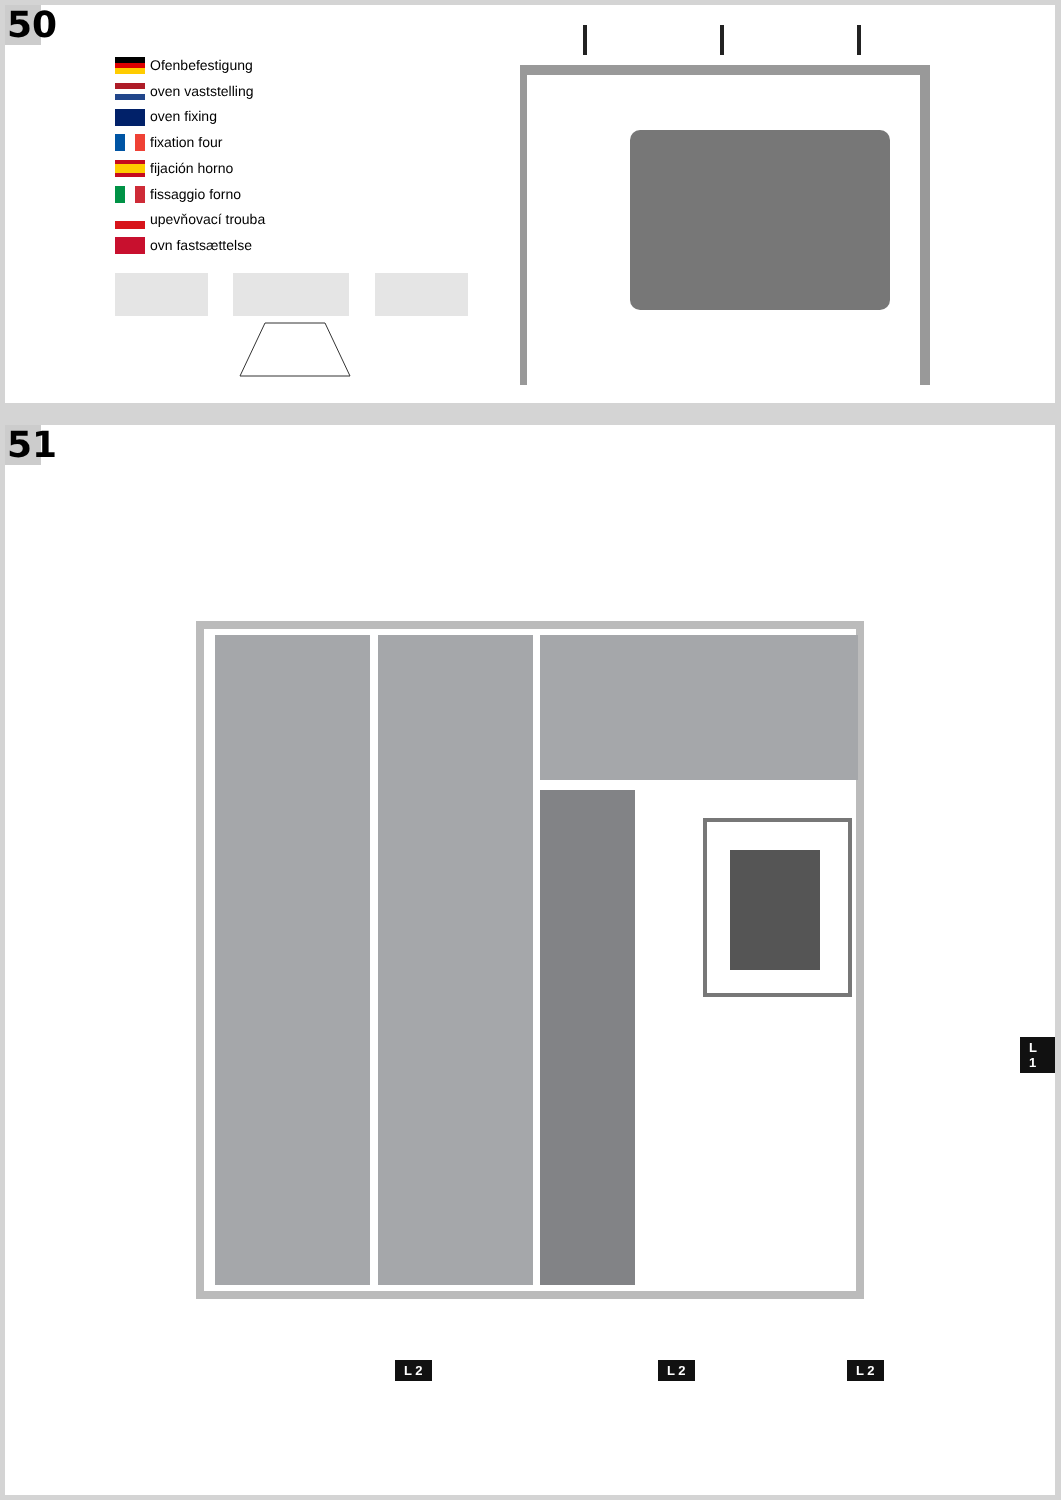50
Ofenbefestigung
oven vaststelling
oven fixing
fixation four
fijación horno
fissaggio forno
upevňovací trouba
ovn fastsættelse
51
L 1
L 2 L 2 L 2